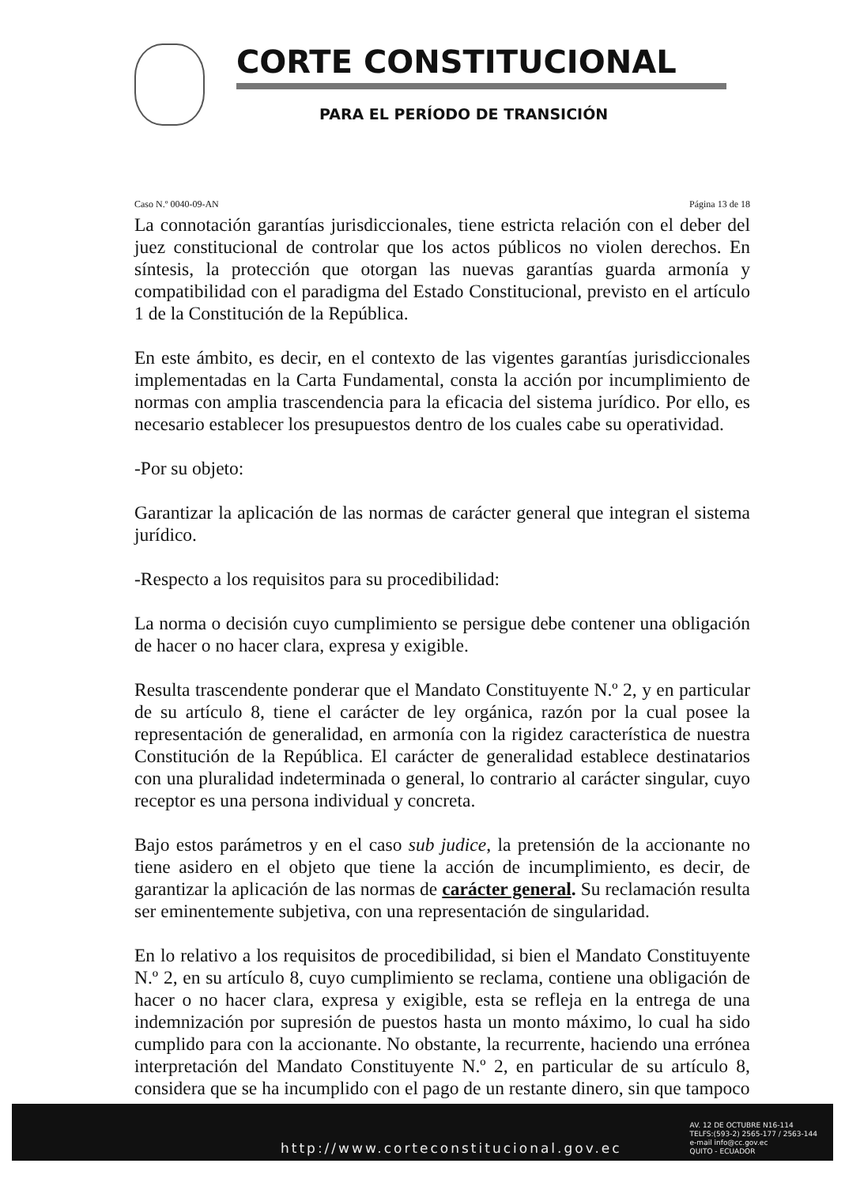CORTE CONSTITUCIONAL
PARA EL PERÍODO DE TRANSICIÓN
Caso N.º 0040-09-AN Página 13 de 18
La connotación garantías jurisdiccionales, tiene estricta relación con el deber del juez constitucional de controlar que los actos públicos no violen derechos. En síntesis, la protección que otorgan las nuevas garantías guarda armonía y compatibilidad con el paradigma del Estado Constitucional, previsto en el artículo 1 de la Constitución de la República.
En este ámbito, es decir, en el contexto de las vigentes garantías jurisdiccionales implementadas en la Carta Fundamental, consta la acción por incumplimiento de normas con amplia trascendencia para la eficacia del sistema jurídico. Por ello, es necesario establecer los presupuestos dentro de los cuales cabe su operatividad.
-Por su objeto:
Garantizar la aplicación de las normas de carácter general que integran el sistema jurídico.
-Respecto a los requisitos para su procedibilidad:
La norma o decisión cuyo cumplimiento se persigue debe contener una obligación de hacer o no hacer clara, expresa y exigible.
Resulta trascendente ponderar que el Mandato Constituyente N.º 2, y en particular de su artículo 8, tiene el carácter de ley orgánica, razón por la cual posee la representación de generalidad, en armonía con la rigidez característica de nuestra Constitución de la República. El carácter de generalidad establece destinatarios con una pluralidad indeterminada o general, lo contrario al carácter singular, cuyo receptor es una persona individual y concreta.
Bajo estos parámetros y en el caso sub judice, la pretensión de la accionante no tiene asidero en el objeto que tiene la acción de incumplimiento, es decir, de garantizar la aplicación de las normas de carácter general. Su reclamación resulta ser eminentemente subjetiva, con una representación de singularidad.
En lo relativo a los requisitos de procedibilidad, si bien el Mandato Constituyente N.º 2, en su artículo 8, cuyo cumplimiento se reclama, contiene una obligación de hacer o no hacer clara, expresa y exigible, esta se refleja en la entrega de una indemnización por supresión de puestos hasta un monto máximo, lo cual ha sido cumplido para con la accionante. No obstante, la recurrente, haciendo una errónea interpretación del Mandato Constituyente N.º 2, en particular de su artículo 8, considera que se ha incumplido con el pago de un restante dinero, sin que tampoco
http://www.corteconstitucional.gov.ec
AV. 12 DE OCTUBRE N16-114
TELFS:(593-2) 2565-177 / 2563-144
e-mail info@cc.gov.ec
QUITO - ECUADOR